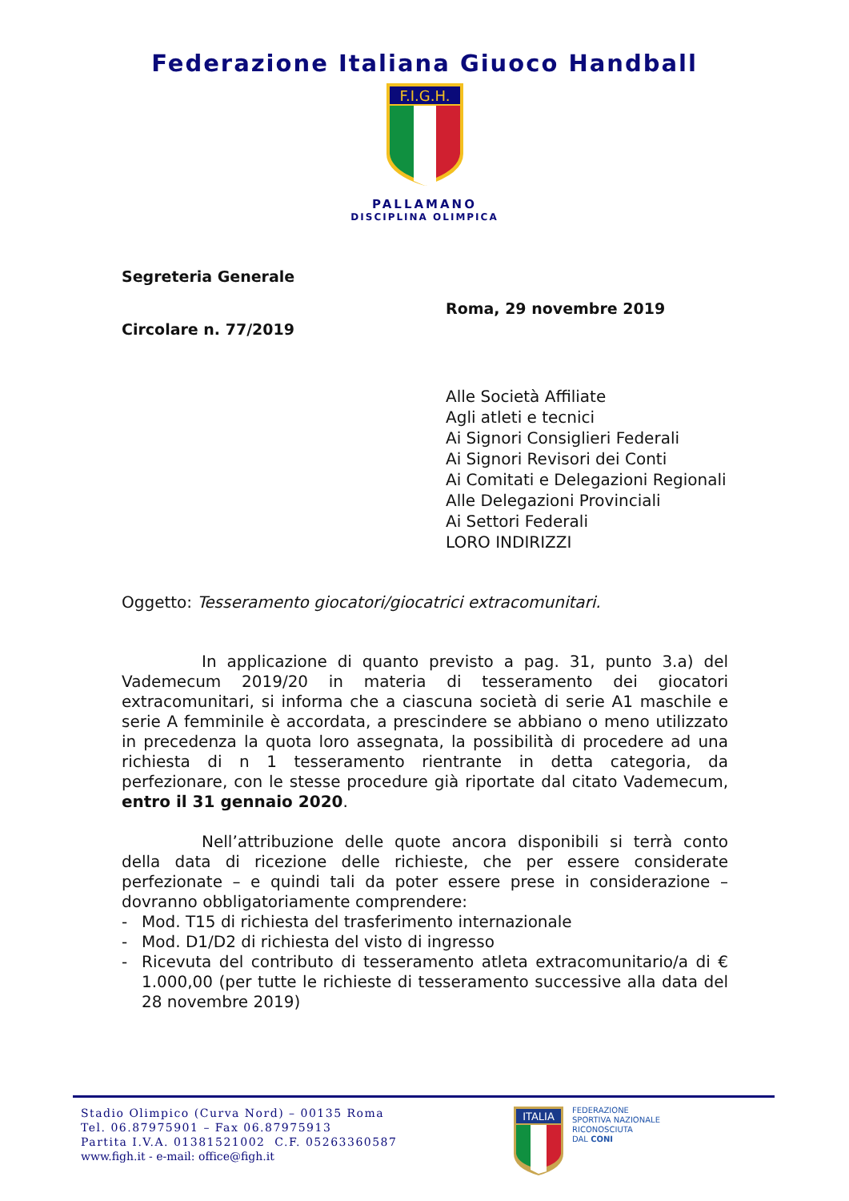Federazione Italiana Giuoco Handball
F.I.G.H.
PALLAMANO
DISCIPLINA OLIMPICA
Segreteria Generale
Roma, 29 novembre 2019
Circolare n. 77/2019
Alle Società Affiliate
Agli atleti e tecnici
Ai Signori Consiglieri Federali
Ai Signori Revisori dei Conti
Ai Comitati e Delegazioni Regionali
Alle Delegazioni Provinciali
Ai Settori Federali
LORO INDIRIZZI
Oggetto: Tesseramento giocatori/giocatrici extracomunitari.
In applicazione di quanto previsto a pag. 31, punto 3.a) del Vademecum 2019/20 in materia di tesseramento dei giocatori extracomunitari, si informa che a ciascuna società di serie A1 maschile e serie A femminile è accordata, a prescindere se abbiano o meno utilizzato in precedenza la quota loro assegnata, la possibilità di procedere ad una richiesta di n 1 tesseramento rientrante in detta categoria, da perfezionare, con le stesse procedure già riportate dal citato Vademecum, entro il 31 gennaio 2020.
Nell’attribuzione delle quote ancora disponibili si terrà conto della data di ricezione delle richieste, che per essere considerate perfezionate – e quindi tali da poter essere prese in considerazione – dovranno obbligatoriamente comprendere:
- Mod. T15 di richiesta del trasferimento internazionale
- Mod. D1/D2 di richiesta del visto di ingresso
-
Ricevuta del contributo di tesseramento atleta extracomunitario/a di € 1.000,00 (per tutte le richieste di tesseramento successive alla data del 28 novembre 2019)
Stadio Olimpico (Curva Nord) – 00135 Roma
Tel. 06.87975901 – Fax 06.87975913
Partita I.V.A. 01381521002 C.F. 05263360587
www.figh.it - e-mail: office@figh.it
ITALIA
FEDERAZIONE
SPORTIVA NAZIONALE
RICONOSCIUTA
DAL CONI